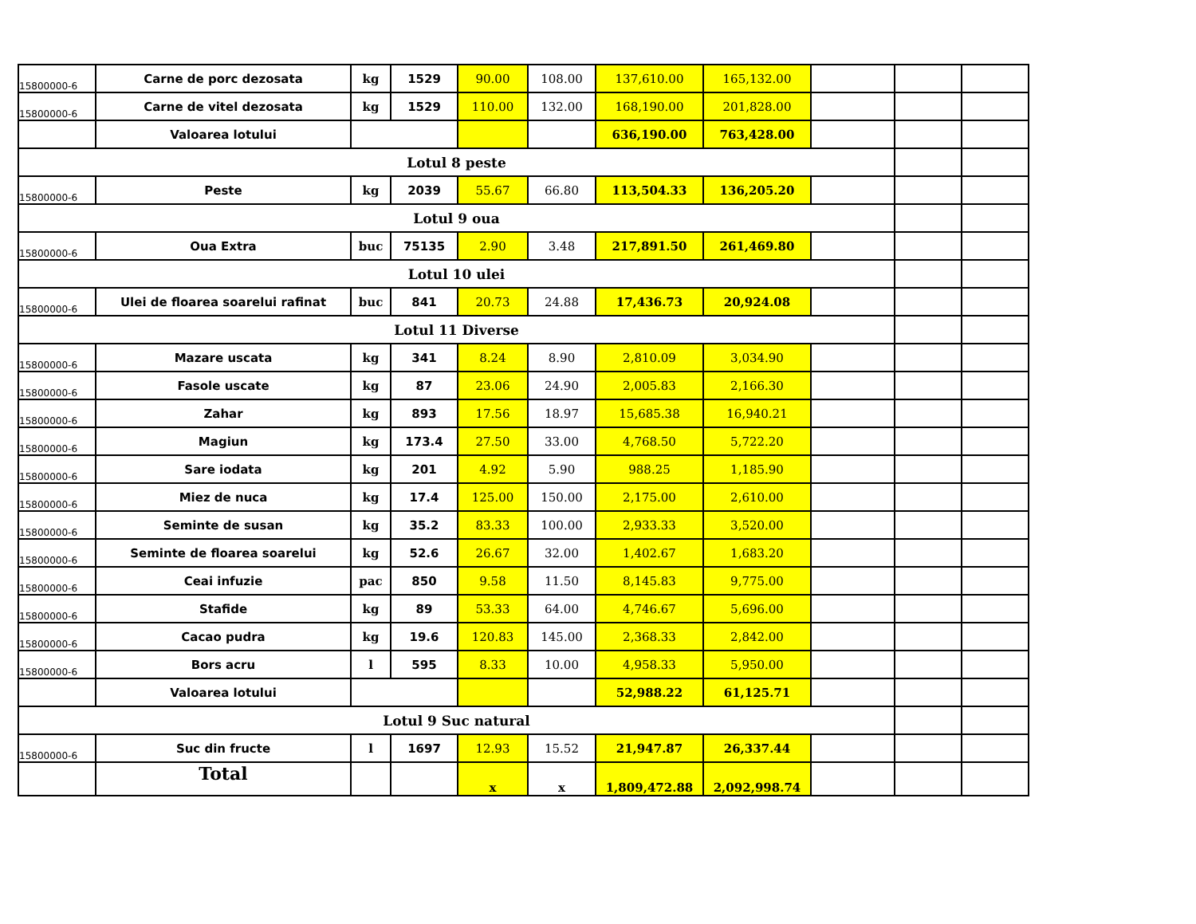| 15800000-6 | Carne de porc dezosata | kg | 1529 | 90.00 | 108.00 | 137,610.00 | 165,132.00 | | | |
| 15800000-6 | Carne de vitel dezosata | kg | 1529 | 110.00 | 132.00 | 168,190.00 | 201,828.00 | | | |
| | Valoarea lotului | | | | | 636,190.00 | 763,428.00 | | | |
| Lotul 8 peste | | | | | | | | | | |
| 15800000-6 | Peste | kg | 2039 | 55.67 | 66.80 | 113,504.33 | 136,205.20 | | | |
| Lotul 9 oua | | | | | | | | | | |
| 15800000-6 | Oua Extra | buc | 75135 | 2.90 | 3.48 | 217,891.50 | 261,469.80 | | | |
| Lotul 10 ulei | | | | | | | | | | |
| 15800000-6 | Ulei de floarea soarelui rafinat | buc | 841 | 20.73 | 24.88 | 17,436.73 | 20,924.08 | | | |
| Lotul 11 Diverse | | | | | | | | | | |
| 15800000-6 | Mazare uscata | kg | 341 | 8.24 | 8.90 | 2,810.09 | 3,034.90 | | | |
| 15800000-6 | Fasole uscate | kg | 87 | 23.06 | 24.90 | 2,005.83 | 2,166.30 | | | |
| 15800000-6 | Zahar | kg | 893 | 17.56 | 18.97 | 15,685.38 | 16,940.21 | | | |
| 15800000-6 | Magiun | kg | 173.4 | 27.50 | 33.00 | 4,768.50 | 5,722.20 | | | |
| 15800000-6 | Sare iodata | kg | 201 | 4.92 | 5.90 | 988.25 | 1,185.90 | | | |
| 15800000-6 | Miez de nuca | kg | 17.4 | 125.00 | 150.00 | 2,175.00 | 2,610.00 | | | |
| 15800000-6 | Seminte de susan | kg | 35.2 | 83.33 | 100.00 | 2,933.33 | 3,520.00 | | | |
| 15800000-6 | Seminte de floarea soarelui | kg | 52.6 | 26.67 | 32.00 | 1,402.67 | 1,683.20 | | | |
| 15800000-6 | Ceai infuzie | pac | 850 | 9.58 | 11.50 | 8,145.83 | 9,775.00 | | | |
| 15800000-6 | Stafide | kg | 89 | 53.33 | 64.00 | 4,746.67 | 5,696.00 | | | |
| 15800000-6 | Cacao pudra | kg | 19.6 | 120.83 | 145.00 | 2,368.33 | 2,842.00 | | | |
| 15800000-6 | Bors acru | l | 595 | 8.33 | 10.00 | 4,958.33 | 5,950.00 | | | |
| | Valoarea lotului | | | | | 52,988.22 | 61,125.71 | | | |
| Lotul 9 Suc natural | | | | | | | | | | |
| 15800000-6 | Suc din fructe | l | 1697 | 12.93 | 15.52 | 21,947.87 | 26,337.44 | | | |
| | Total | | | x | x | 1,809,472.88 | 2,092,998.74 | | | |